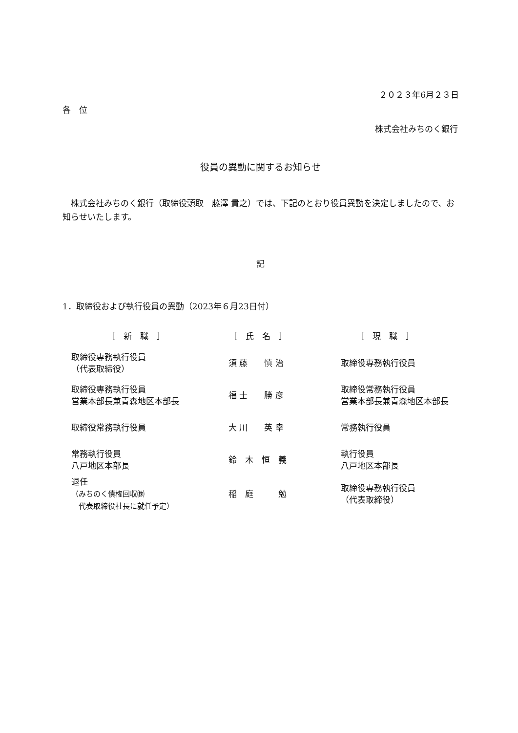２０２３年6月２３日
各　位
株式会社みちのく銀行
役員の異動に関するお知らせ
　株式会社みちのく銀行（取締役頭取　藤澤 貴之）では、下記のとおり役員異動を決定しましたので、お知らせいたします。
記
1．取締役および執行役員の異動（2023年６月23日付）
| ［ 新 職 ］ | ［ 氏 名 ］ | ［ 現 職 ］ |
| 取締役専務執行役員 （代表取締役） | 須 藤 慎 治 | 取締役専務執行役員 |
| 取締役専務執行役員 営業本部長兼青森地区本部長 | 福 士 勝 彦 | 取締役常務執行役員 営業本部長兼青森地区本部長 |
| 取締役常務執行役員 | 大 川 英 幸 | 常務執行役員 |
| 常務執行役員 八戸地区本部長 | 鈴 木 恒 義 | 執行役員 八戸地区本部長 |
| 退任 （みちのく債権回収㈱ 代表取締役社長に就任予定） | 稲 庭 勉 | 取締役専務執行役員 （代表取締役） |